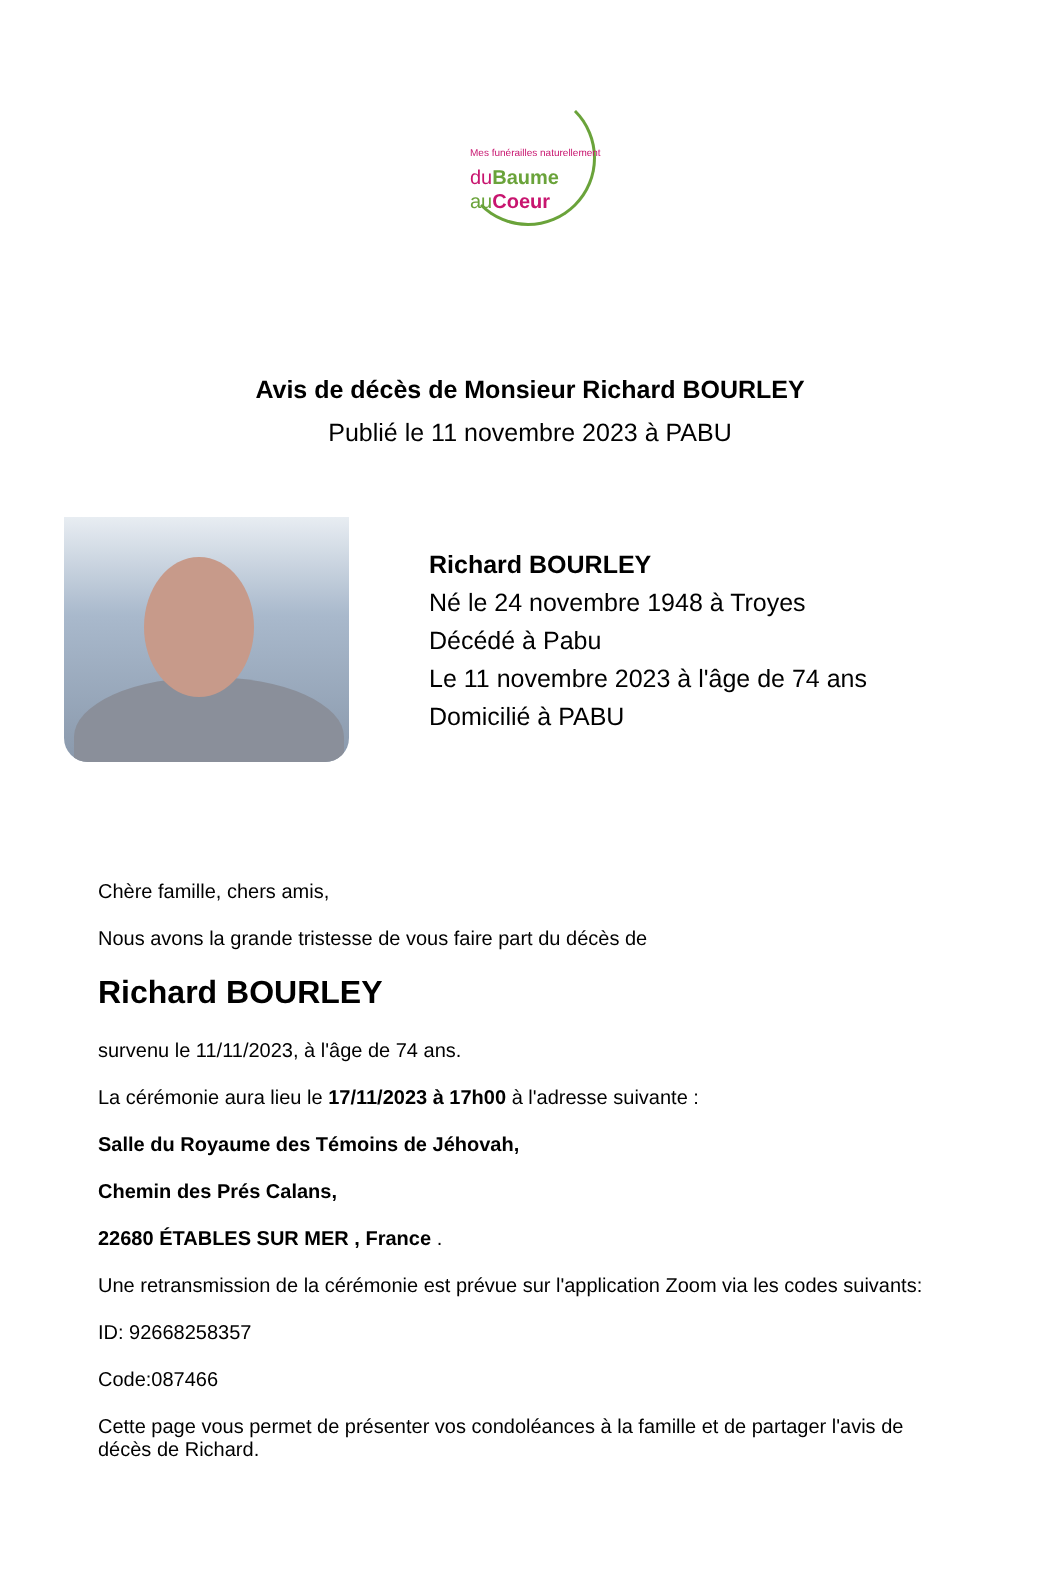Mes funérailles naturellement
du Baume
au Coeur
Avis de décès de Monsieur Richard BOURLEY
Publié le 11 novembre 2023 à PABU
Richard BOURLEY
Né le 24 novembre 1948 à Troyes
Décédé à Pabu
Le 11 novembre 2023 à l'âge de 74 ans
Domicilié à PABU
Chère famille, chers amis,
Nous avons la grande tristesse de vous faire part du décès de
Richard BOURLEY
survenu le 11/11/2023, à l'âge de 74 ans.
La cérémonie aura lieu le 17/11/2023 à 17h00 à l'adresse suivante :
Salle du Royaume des Témoins de Jéhovah,
Chemin des Prés Calans,
22680 ÉTABLES SUR MER , France .
Une retransmission de la cérémonie est prévue sur l'application Zoom via les codes suivants:
ID: 92668258357
Code:087466
Cette page vous permet de présenter vos condoléances à la famille et de partager l'avis de décès de Richard.